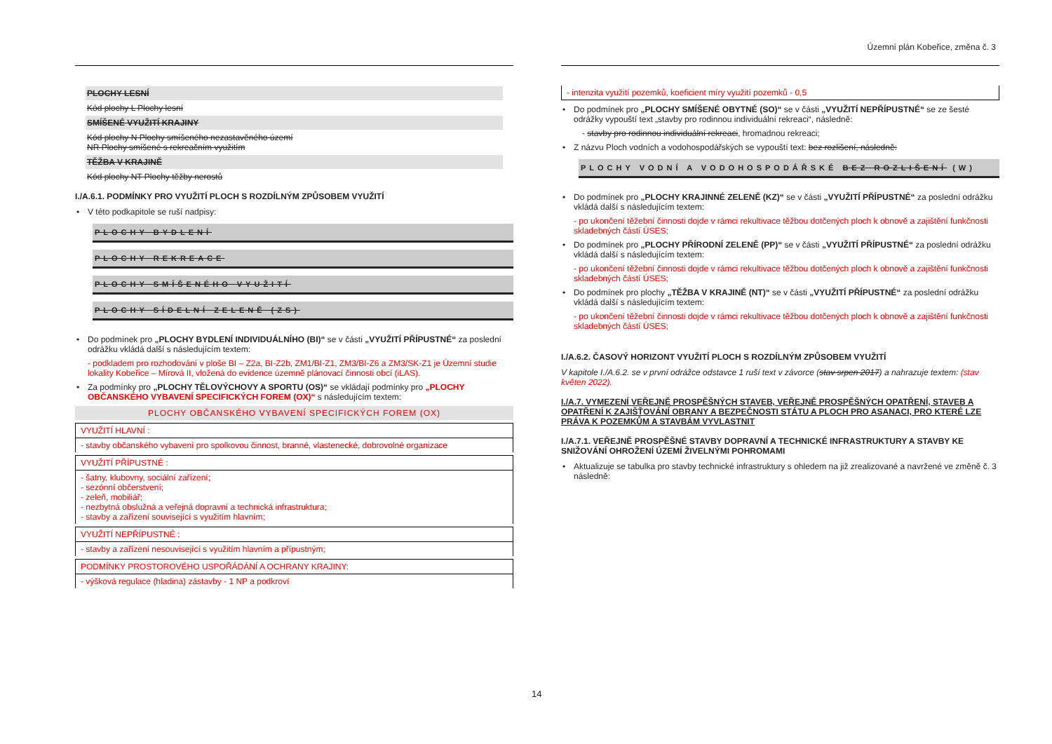Územní plán Kobeřice, změna č. 3
PLOCHY LESNÍ
Kód plochy L Plochy lesní
SMÍŠENÉ VYUŽITÍ KRAJINY
Kód plochy N Plochy smíšeného nezastavěného území
NR Plochy smíšené s rekreačním využitím
TĚŽBA V KRAJINĚ
Kód plochy NT Plochy těžby nerostů
I./A.6.1. PODMÍNKY PRO VYUŽITÍ PLOCH S ROZDÍLNÝM ZPŮSOBEM VYUŽITÍ
V této podkapitole se ruší nadpisy:
PLOCHY BYDLENÍ
PLOCHY REKREACE
PLOCHY SMÍŠENÉHO VYUŽITÍ
PLOCHY SÍDELNÍ ZELENĚ (ZS)
Do podmínek pro „PLOCHY BYDLENÍ INDIVIDUÁLNÍHO (BI)“ se v části „VYUŽITÍ PŘÍPUSTNÉ“ za poslední odrážku vkládá další s následujícím textem:
- podkladem pro rozhodování v ploše BI – Z2a, BI-Z2b, ZM1/BI-Z1, ZM3/BI-Z6 a ZM3/SK-Z1 je Územní studie lokality Kobeřice – Mírová II, vložená do evidence územně plánovací činnosti obcí (iLAS).
Za podmínky pro „PLOCHY TĚLOVÝCHOVY A SPORTU (OS)“ se vkládají podmínky pro „PLOCHY OBČANSKÉHO VYBAVENÍ SPECIFICKÝCH FOREM (OX)“ s následujícím textem:
PLOCHY OBČANSKÉHO VYBAVENÍ SPECIFICKÝCH FOREM (OX)
VYUŽITÍ HLAVNÍ :
- stavby občanského vybavení pro spolkovou činnost, branné, vlastenecké, dobrovolné organizace
VYUŽITÍ PŘÍPUSTNÉ :
- šatny, klubovny, sociální zařízení;
- sezónní občerstvení;
- zeleň, mobiliář;
- nezbytná obslužná a veřejná dopravní a technická infrastruktura;
- stavby a zařízení související s využitím hlavním;
VYUŽITÍ NEPŘÍPUSTNÉ :
- stavby a zařízení nesouvisející s využitím hlavním a přípustným;
PODMÍNKY PROSTOROVÉHO USPOŘÁDÁNÍ A OCHRANY KRAJINY:
- výšková regulace (hladina) zástavby - 1 NP a podkroví
- intenzita využití pozemků, koeficient míry využití pozemků - 0,5
Do podmínek pro „PLOCHY SMÍŠENÉ OBYTNÉ (SO)“ se v části „VYUŽITÍ NEPŘÍPUSTNÉ“ se ze šesté odrážky vypouští text „stavby pro rodinnou individuální rekreaci“, následně:
- stavby pro rodinnou individuální rekreaci, hromadnou rekreaci;
Z názvu Ploch vodních a vodohospodářských se vypouští text: bez rozlišení, následně:
PLOCHY VODNÍ A VODOHOSPODÁŘSKÉ BEZ ROZLIŠENÍ (W)
Do podmínek pro „PLOCHY KRAJINNÉ ZELENĚ (KZ)“ se v části „VYUŽITÍ PŘÍPUSTNÉ“ za poslední odrážku vkládá další s následujícím textem:
- po ukončení těžební činnosti dojde v rámci rekultivace těžbou dotčených ploch k obnově a zajištění funkčnosti skladebných částí ÚSES;
Do podmínek pro „PLOCHY PŘÍRODNÍ ZELENĚ (PP)“ se v části „VYUŽITÍ PŘÍPUSTNÉ“ za poslední odrážku vkládá další s následujícím textem:
- po ukončení těžební činnosti dojde v rámci rekultivace těžbou dotčených ploch k obnově a zajištění funkčnosti skladebných částí ÚSES;
Do podmínek pro plochy „TĚŽBA V KRAJINĚ (NT)“ se v části „VYUŽITÍ PŘÍPUSTNÉ“ za poslední odrážku vkládá další s následujícím textem:
- po ukončení těžební činnosti dojde v rámci rekultivace těžbou dotčených ploch k obnově a zajištění funkčnosti skladebných částí ÚSES;
I./A.6.2. ČASOVÝ HORIZONT VYUŽITÍ PLOCH S ROZDÍLNÝM ZPŮSOBEM VYUŽITÍ
V kapitole I./A.6.2. se v první odrážce odstavce 1 ruší text v závorce (stav srpen 2017) a nahrazuje textem: (stav květen 2022).
I./A.7. VYMEZENÍ VEŘEJNĚ PROSPĚŠNÝCH STAVEB, VEŘEJNĚ PROSPĚŠNÝCH OPATŘENÍ, STAVEB A OPATŘENÍ K ZAJIŠŤOVÁNÍ OBRANY A BEZPEČNOSTI STÁTU A PLOCH PRO ASANACI, PRO KTERÉ LZE PRÁVA K POZEMKŮM A STAVBÁM VYVLASTNIT
I./A.7.1. VEŘEJNĚ PROSPĚŠNÉ STAVBY DOPRAVNÍ A TECHNICKÉ INFRASTRUKTURY A STAVBY KE SNIŽOVÁNÍ OHROŽENÍ ÚZEMÍ ŽIVELNÝMI POHROMAMI
Aktualizuje se tabulka pro stavby technické infrastruktury s ohledem na již zrealizované a navržené ve změně č. 3 následně:
14